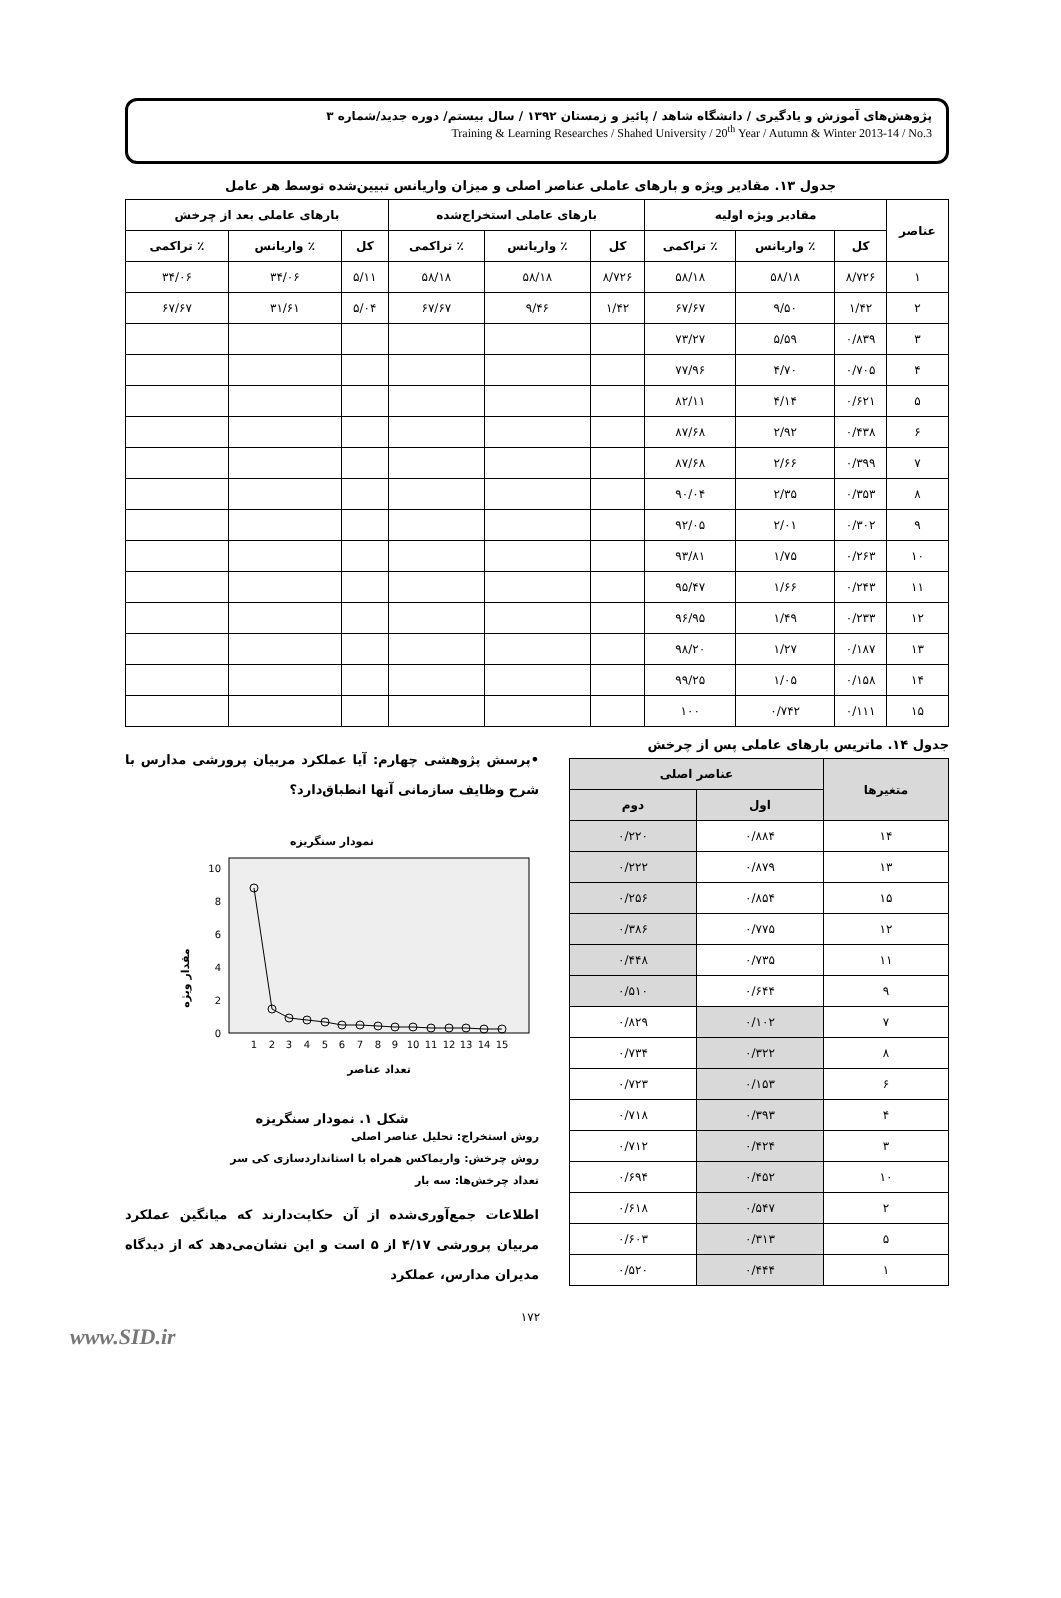پژوهش‌های آموزش و یادگیری / دانشگاه شاهد / پائیز و زمستان ۱۳۹۲ / سال بیستم/ دوره جدید/شماره ۳
Training & Learning Researches / Shahed University / 20<sup>th</sup> Year / Autumn & Winter 2013-14 / No.3
جدول ۱۳. مقادیر ویژه و بارهای عاملی عناصر اصلی و میزان واریانس تبیین‌شده توسط هر عامل
| عناصر | مقادیر ویژه اولیه | | | بارهای عاملی استخراج‌شده | | | بارهای عاملی بعد از چرخش | | |
| --- | --- | --- | --- | --- | --- | --- | --- | --- | --- |
| | کل | ٪ واریانس | ٪ تراکمی | کل | ٪ واریانس | ٪ تراکمی | کل | ٪ واریانس | ٪ تراکمی |
| ۱ | ۸/۷۲۶ | ۵۸/۱۸ | ۵۸/۱۸ | ۸/۷۲۶ | ۵۸/۱۸ | ۵۸/۱۸ | ۵/۱۱ | ۳۴/۰۶ | ۳۴/۰۶ |
| ۲ | ۱/۴۲ | ۹/۵۰ | ۶۷/۶۷ | ۱/۴۲ | ۹/۴۶ | ۶۷/۶۷ | ۵/۰۴ | ۳۱/۶۱ | ۶۷/۶۷ |
| ۳ | ۰/۸۳۹ | ۵/۵۹ | ۷۳/۲۷ | | | | | | |
| ۴ | ۰/۷۰۵ | ۴/۷۰ | ۷۷/۹۶ | | | | | | |
| ۵ | ۰/۶۲۱ | ۴/۱۴ | ۸۲/۱۱ | | | | | | |
| ۶ | ۰/۴۳۸ | ۲/۹۲ | ۸۷/۶۸ | | | | | | |
| ۷ | ۰/۳۹۹ | ۲/۶۶ | ۸۷/۶۸ | | | | | | |
| ۸ | ۰/۳۵۳ | ۲/۳۵ | ۹۰/۰۴ | | | | | | |
| ۹ | ۰/۳۰۲ | ۲/۰۱ | ۹۲/۰۵ | | | | | | |
| ۱۰ | ۰/۲۶۳ | ۱/۷۵ | ۹۳/۸۱ | | | | | | |
| ۱۱ | ۰/۲۴۳ | ۱/۶۶ | ۹۵/۴۷ | | | | | | |
| ۱۲ | ۰/۲۳۳ | ۱/۴۹ | ۹۶/۹۵ | | | | | | |
| ۱۳ | ۰/۱۸۷ | ۱/۲۷ | ۹۸/۲۰ | | | | | | |
| ۱۴ | ۰/۱۵۸ | ۱/۰۵ | ۹۹/۲۵ | | | | | | |
| ۱۵ | ۰/۱۱۱ | ۰/۷۴۲ | ۱۰۰ | | | | | | |
جدول ۱۴. ماتریس بارهای عاملی پس از چرخش
| متغیرها | عناصر اصلی | |
| --- | --- | --- |
| | اول | دوم |
| ۱۴ | ۰/۸۸۴ | ۰/۲۲۰ |
| ۱۳ | ۰/۸۷۹ | ۰/۲۲۲ |
| ۱۵ | ۰/۸۵۴ | ۰/۲۵۶ |
| ۱۲ | ۰/۷۷۵ | ۰/۳۸۶ |
| ۱۱ | ۰/۷۳۵ | ۰/۴۴۸ |
| ۹ | ۰/۶۴۴ | ۰/۵۱۰ |
| ۷ | ۰/۱۰۲ | ۰/۸۲۹ |
| ۸ | ۰/۳۲۲ | ۰/۷۳۴ |
| ۶ | ۰/۱۵۳ | ۰/۷۲۳ |
| ۴ | ۰/۳۹۳ | ۰/۷۱۸ |
| ۳ | ۰/۴۲۴ | ۰/۷۱۲ |
| ۱۰ | ۰/۴۵۲ | ۰/۶۹۴ |
| ۲ | ۰/۵۴۷ | ۰/۶۱۸ |
| ۵ | ۰/۳۱۳ | ۰/۶۰۳ |
| ۱ | ۰/۴۴۴ | ۰/۵۲۰ |
•پرسش پژوهشی چهارم: آیا عملکرد مربیان پرورشی مدارس با شرح وظایف سازمانی آنها انطباق‌دارد؟
نمودار سنگریزه
مقدار ویژه
10
8
6
4
2
0
1
2
3
4
5
6
7
8
9
10
11
12
13
14
15
تعداد عناصر
شکل ۱. نمودار سنگریزه
روش استخراج: تحلیل عناصر اصلی
روش چرخش: واریماکس همراه با استانداردسازی کی سر
تعداد چرخش‌ها: سه بار
اطلاعات جمع‌آوری‌شده از آن حکایت‌دارند که میانگین عملکرد مربیان پرورشی ۴/۱۷ از ۵ است و این نشان‌می‌دهد که از دیدگاه مدیران مدارس، عملکرد
۱۷۲
www.SID.ir